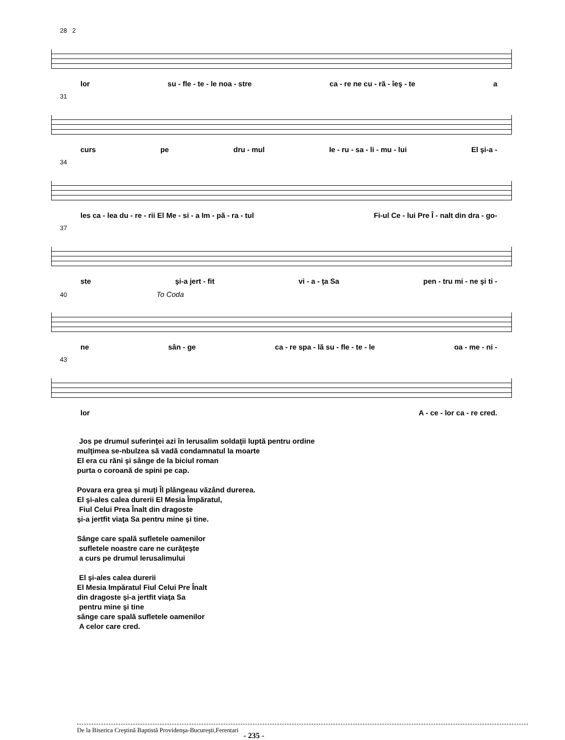28 2
lor su - fle - te - le noa - stre ca - re ne cu - ră - îeş - te a
31
curs pe dru - mul Ie - ru - sa - li - mu - lui El şi-a -
34
les ca - lea du - re - rii El Me - si - a Im - pă - ra - tul Fi-ul Ce - lui Pre Î - nalt din dra - go-
37
ste şi-a jert - fit vi - a - ţa Sa pen - tru mi - ne şi ti -
40 To Coda
ne sân - ge ca - re spa - lă su - fle - te - le oa - me - ni -
43
lor A - ce - lor ca - re cred.
Jos pe drumul suferinţei azi în Ierusalim soldaţii luptă pentru ordine
mulţimea se-nbulzea să vadă condamnatul la moarte
El era cu răni şi sânge de la biciul roman
purta o coroană de spini pe cap.
Povara era grea şi muţi Îl plângeau văzând durerea.
El şi-ales calea durerii El Mesia Împăratul,
Fiul Celui Prea Înalt din dragoste
şi-a jertfit viaţa Sa pentru mine şi tine.
Sânge care spală sufletele oamenilor
sufletele noastre care ne curăţeşte
a curs pe drumul Ierusalimului
El şi-ales calea durerii
El Mesia Impăratul Fiul Celui Pre Înalt
din dragoste şi-a jertfit viaţa Sa
pentru mine şi tine
sânge care spală sufletele oamenilor
A celor care cred.
De la Biserica Creştină Baptistă Providenşa-Bucureşti,Ferentari - 235 -